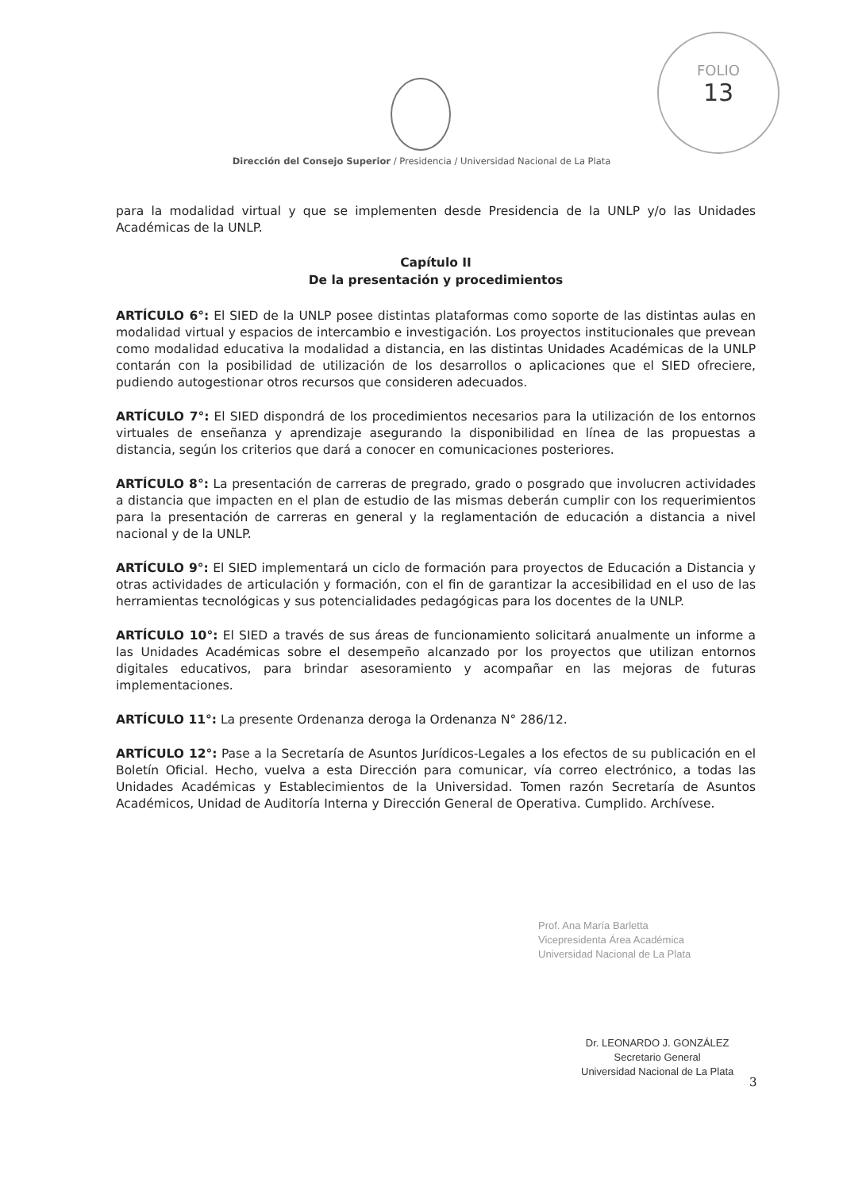FOLIO
13
Dirección del Consejo Superior / Presidencia / Universidad Nacional de La Plata
para la modalidad virtual y que se implementen desde Presidencia de la UNLP y/o las Unidades Académicas de la UNLP.
Capítulo II
De la presentación y procedimientos
ARTÍCULO 6°: El SIED de la UNLP posee distintas plataformas como soporte de las distintas aulas en modalidad virtual y espacios de intercambio e investigación. Los proyectos institucionales que prevean como modalidad educativa la modalidad a distancia, en las distintas Unidades Académicas de la UNLP contarán con la posibilidad de utilización de los desarrollos o aplicaciones que el SIED ofreciere, pudiendo autogestionar otros recursos que consideren adecuados.
ARTÍCULO 7°: El SIED dispondrá de los procedimientos necesarios para la utilización de los entornos virtuales de enseñanza y aprendizaje asegurando la disponibilidad en línea de las propuestas a distancia, según los criterios que dará a conocer en comunicaciones posteriores.
ARTÍCULO 8°: La presentación de carreras de pregrado, grado o posgrado que involucren actividades a distancia que impacten en el plan de estudio de las mismas deberán cumplir con los requerimientos para la presentación de carreras en general y la reglamentación de educación a distancia a nivel nacional y de la UNLP.
ARTÍCULO 9°: El SIED implementará un ciclo de formación para proyectos de Educación a Distancia y otras actividades de articulación y formación, con el fin de garantizar la accesibilidad en el uso de las herramientas tecnológicas y sus potencialidades pedagógicas para los docentes de la UNLP.
ARTÍCULO 10°: El SIED a través de sus áreas de funcionamiento solicitará anualmente un informe a las Unidades Académicas sobre el desempeño alcanzado por los proyectos que utilizan entornos digitales educativos, para brindar asesoramiento y acompañar en las mejoras de futuras implementaciones.
ARTÍCULO 11°: La presente Ordenanza deroga la Ordenanza N° 286/12.
ARTÍCULO 12°: Pase a la Secretaría de Asuntos Jurídicos-Legales a los efectos de su publicación en el Boletín Oficial. Hecho, vuelva a esta Dirección para comunicar, vía correo electrónico, a todas las Unidades Académicas y Establecimientos de la Universidad. Tomen razón Secretaría de Asuntos Académicos, Unidad de Auditoría Interna y Dirección General de Operativa. Cumplido. Archívese.
Prof. Ana María Barletta
Vicepresidenta Área Académica
Universidad Nacional de La Plata
Dr. LEONARDO J. GONZÁLEZ
Secretario General
Universidad Nacional de La Plata
3